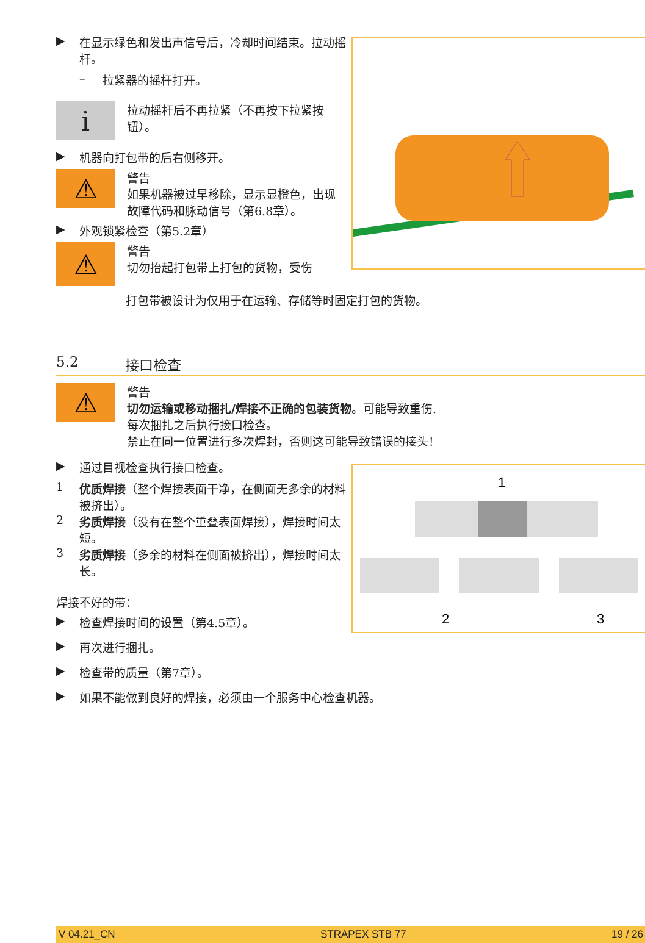▶ 在显示绿色和发出声信号后，冷却时间结束。拉动摇杆。
– 拉紧器的摇杆打开。
i
拉动摇杆后不再拉紧（不再按下拉紧按钮）。
▶ 机器向打包带的后右侧移开。
⚠
警告
如果机器被过早移除，显示显橙色，出现故障代码和脉动信号（第6.8章）。
▶ 外观锁紧检查（第5.2章）
⚠
警告
切勿抬起打包带上打包的货物，受伤
打包带被设计为仅用于在运输、存储等时固定打包的货物。
5.2 接口检查
⚠
警告
切勿运输或移动捆扎/焊接不正确的包装货物。可能导致重伤.
每次捆扎之后执行接口检查。
禁止在同一位置进行多次焊封，否则这可能导致错误的接头！
▶ 通过目视检查执行接口检查。
1 优质焊接（整个焊接表面干净，在侧面无多余的材料被挤出）。
2 劣质焊接（没有在整个重叠表面焊接），焊接时间太短。
3 劣质焊接（多余的材料在侧面被挤出），焊接时间太长。
焊接不好的带：
▶ 检查焊接时间的设置（第4.5章）。
▶ 再次进行捆扎。
▶ 检查带的质量（第7章）。
▶ 如果不能做到良好的焊接，必须由一个服务中心检查机器。
1
2
3
V 04.21_CN STRAPEX STB 77 19 / 26